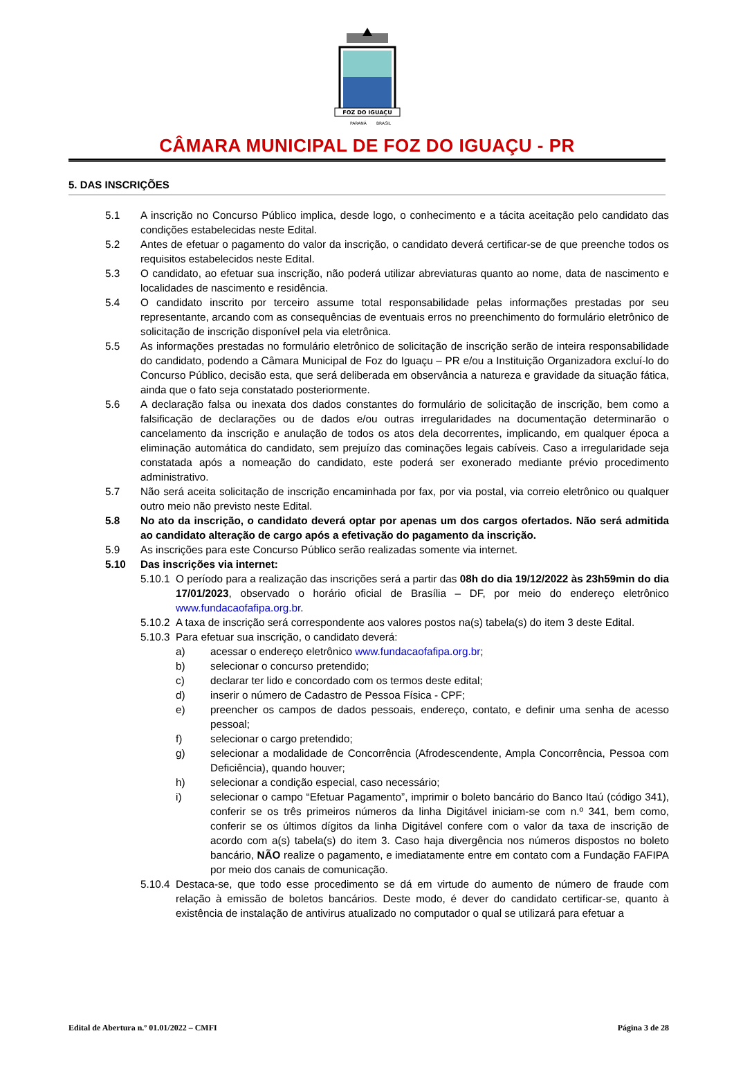FOZ DO IGUAÇU
PARANÁ
BRASIL
CÂMARA MUNICIPAL DE FOZ DO IGUAÇU - PR
5. DAS INSCRIÇÕES
5.1 A inscrição no Concurso Público implica, desde logo, o conhecimento e a tácita aceitação pelo candidato das condições estabelecidas neste Edital.
5.2 Antes de efetuar o pagamento do valor da inscrição, o candidato deverá certificar-se de que preenche todos os requisitos estabelecidos neste Edital.
5.3 O candidato, ao efetuar sua inscrição, não poderá utilizar abreviaturas quanto ao nome, data de nascimento e localidades de nascimento e residência.
5.4 O candidato inscrito por terceiro assume total responsabilidade pelas informações prestadas por seu representante, arcando com as consequências de eventuais erros no preenchimento do formulário eletrônico de solicitação de inscrição disponível pela via eletrônica.
5.5 As informações prestadas no formulário eletrônico de solicitação de inscrição serão de inteira responsabilidade do candidato, podendo a Câmara Municipal de Foz do Iguaçu – PR e/ou a Instituição Organizadora excluí-lo do Concurso Público, decisão esta, que será deliberada em observância a natureza e gravidade da situação fática, ainda que o fato seja constatado posteriormente.
5.6 A declaração falsa ou inexata dos dados constantes do formulário de solicitação de inscrição, bem como a falsificação de declarações ou de dados e/ou outras irregularidades na documentação determinarão o cancelamento da inscrição e anulação de todos os atos dela decorrentes, implicando, em qualquer época a eliminação automática do candidato, sem prejuízo das cominações legais cabíveis. Caso a irregularidade seja constatada após a nomeação do candidato, este poderá ser exonerado mediante prévio procedimento administrativo.
5.7 Não será aceita solicitação de inscrição encaminhada por fax, por via postal, via correio eletrônico ou qualquer outro meio não previsto neste Edital.
5.8 No ato da inscrição, o candidato deverá optar por apenas um dos cargos ofertados. Não será admitida ao candidato alteração de cargo após a efetivação do pagamento da inscrição.
5.9 As inscrições para este Concurso Público serão realizadas somente via internet.
5.10 Das inscrições via internet:
5.10.1
O período para a realização das inscrições será a partir das 08h do dia 19/12/2022 às 23h59min do dia 17/01/2023, observado o horário oficial de Brasília – DF, por meio do endereço eletrônico www.fundacaofafipa.org.br.
5.10.2
A taxa de inscrição será correspondente aos valores postos na(s) tabela(s) do item 3 deste Edital.
5.10.3
Para efetuar sua inscrição, o candidato deverá:
a) acessar o endereço eletrônico www.fundacaofafipa.org.br;
b) selecionar o concurso pretendido;
c) declarar ter lido e concordado com os termos deste edital;
d) inserir o número de Cadastro de Pessoa Física - CPF;
e) preencher os campos de dados pessoais, endereço, contato, e definir uma senha de acesso pessoal;
f) selecionar o cargo pretendido;
g) selecionar a modalidade de Concorrência (Afrodescendente, Ampla Concorrência, Pessoa com Deficiência), quando houver;
h) selecionar a condição especial, caso necessário;
i) selecionar o campo “Efetuar Pagamento”, imprimir o boleto bancário do Banco Itaú (código 341), conferir se os três primeiros números da linha Digitável iniciam-se com n.º 341, bem como, conferir se os últimos dígitos da linha Digitável confere com o valor da taxa de inscrição de acordo com a(s) tabela(s) do item 3. Caso haja divergência nos números dispostos no boleto bancário, NÃO realize o pagamento, e imediatamente entre em contato com a Fundação FAFIPA por meio dos canais de comunicação.
5.10.4
Destaca-se, que todo esse procedimento se dá em virtude do aumento de número de fraude com relação à emissão de boletos bancários. Deste modo, é dever do candidato certificar-se, quanto à existência de instalação de antivirus atualizado no computador o qual se utilizará para efetuar a
Edital de Abertura n.º 01.01/2022 – CMFI Página 3 de 28